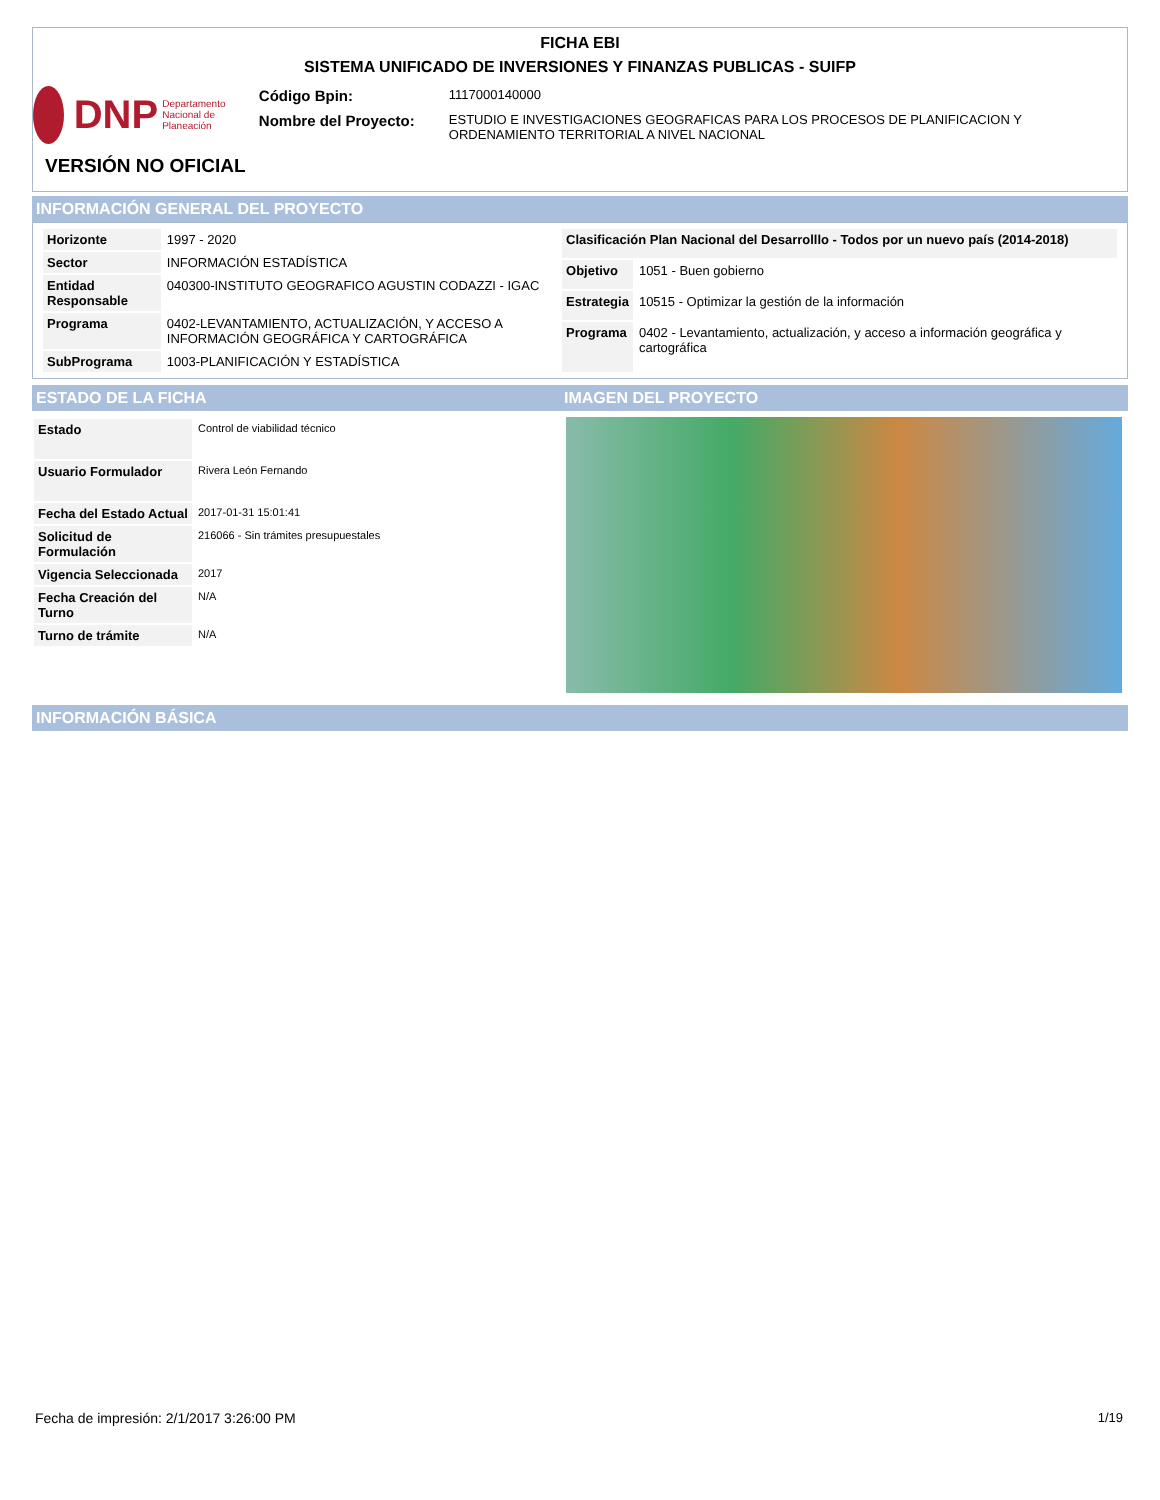FICHA EBI
SISTEMA UNIFICADO DE INVERSIONES Y FINANZAS PUBLICAS - SUIFP
DNP Departamento Nacional de Planeación
| Código Bpin: | 1117000140000 |
| Nombre del Proyecto: | ESTUDIO E INVESTIGACIONES GEOGRAFICAS PARA LOS PROCESOS DE PLANIFICACION Y ORDENAMIENTO TERRITORIAL A NIVEL NACIONAL |
VERSIÓN NO OFICIAL
INFORMACIÓN GENERAL DEL PROYECTO
| Horizonte | 1997 - 2020 |
| Sector | INFORMACIÓN ESTADÍSTICA |
| Entidad Responsable | 040300-INSTITUTO GEOGRAFICO AGUSTIN CODAZZI - IGAC |
| Programa | 0402-LEVANTAMIENTO, ACTUALIZACIÓN, Y ACCESO A INFORMACIÓN GEOGRÁFICA Y CARTOGRÁFICA |
| SubPrograma | 1003-PLANIFICACIÓN Y ESTADÍSTICA |
| Clasificación Plan Nacional del Desarrolllo - Todos por un nuevo país (2014-2018) | |
| Objetivo | 1051 - Buen gobierno |
| Estrategia | 10515 - Optimizar la gestión de la información |
| Programa | 0402 - Levantamiento, actualización, y acceso a información geográfica y cartográfica |
ESTADO DE LA FICHA
| Estado | Control de viabilidad técnico |
| Usuario Formulador | Rivera León Fernando |
| Fecha del Estado Actual | 2017-01-31 15:01:41 |
| Solicitud de Formulación | 216066 - Sin trámites presupuestales |
| Vigencia Seleccionada | 2017 |
| Fecha Creación del Turno | N/A |
| Turno de trámite | N/A |
IMAGEN DEL PROYECTO
INFORMACIÓN BÁSICA
Fecha de impresión: 2/1/2017 3:26:00 PM
1/19